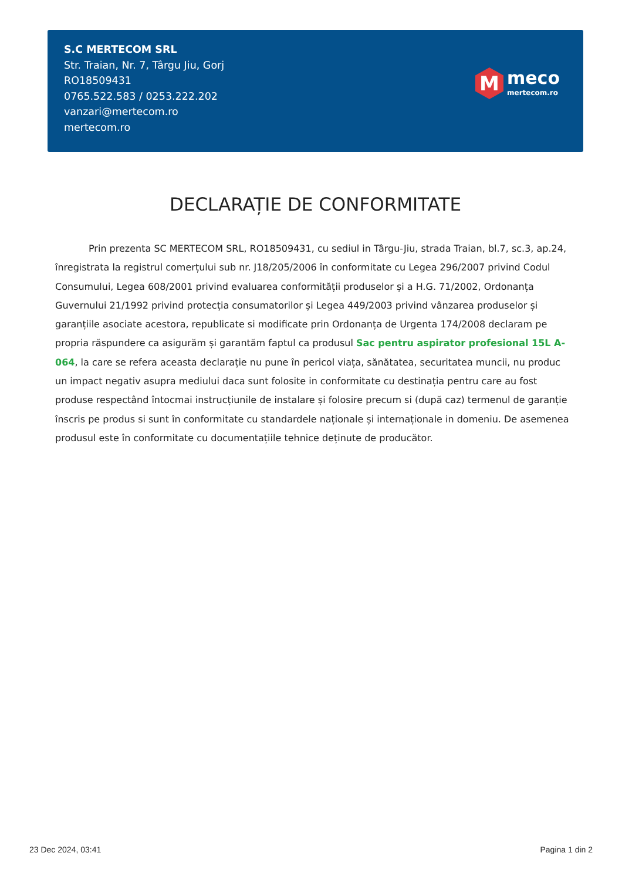S.C MERTECOM SRL
Str. Traian, Nr. 7, Târgu Jiu, Gorj
RO18509431
0765.522.583 / 0253.222.202
vanzari@mertecom.ro
mertecom.ro
M
meco
mertecom.ro
DECLARAȚIE DE CONFORMITATE
Prin prezenta SC MERTECOM SRL, RO18509431, cu sediul in Târgu-Jiu, strada Traian, bl.7, sc.3, ap.24, înregistrata la registrul comerțului sub nr. J18/205/2006 în conformitate cu Legea 296/2007 privind Codul Consumului, Legea 608/2001 privind evaluarea conformității produselor și a H.G. 71/2002, Ordonanța Guvernului 21/1992 privind protecția consumatorilor și Legea 449/2003 privind vânzarea produselor și garanțiile asociate acestora, republicate si modificate prin Ordonanța de Urgenta 174/2008 declaram pe propria răspundere ca asigurăm și garantăm faptul ca produsul Sac pentru aspirator profesional 15L A-064, la care se refera aceasta declarație nu pune în pericol viața, sănătatea, securitatea muncii, nu produc un impact negativ asupra mediului daca sunt folosite in conformitate cu destinația pentru care au fost produse respectând întocmai instrucțiunile de instalare și folosire precum si (după caz) termenul de garanție înscris pe produs si sunt în conformitate cu standardele naționale și internaționale in domeniu. De asemenea produsul este în conformitate cu documentațiile tehnice deținute de producător.
23 Dec 2024, 03:41 Pagina 1 din 2